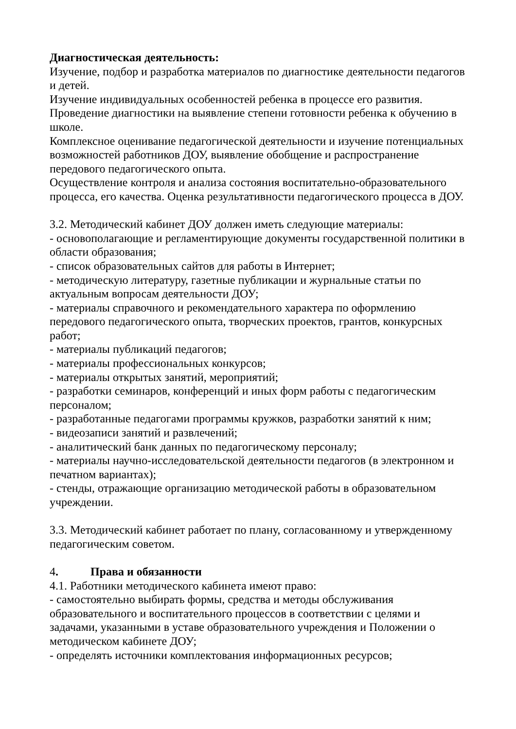Диагностическая деятельность:
Изучение, подбор и разработка материалов по диагностике деятельности педагогов и детей.
Изучение индивидуальных особенностей ребенка в процессе его развития.
Проведение диагностики на выявление степени готовности ребенка к обучению в школе.
Комплексное оценивание педагогической деятельности и изучение потенциальных возможностей работников ДОУ, выявление обобщение и распространение передового педагогического опыта.
Осуществление контроля и анализа состояния воспитательно-образовательного процесса, его качества. Оценка результативности педагогического процесса в ДОУ.
3.2. Методический кабинет ДОУ должен иметь следующие материалы:
- основополагающие и регламентирующие документы государственной политики в области образования;
- список образовательных сайтов для работы в Интернет;
- методическую литературу, газетные публикации и журнальные статьи по актуальным вопросам деятельности ДОУ;
- материалы справочного и рекомендательного характера по оформлению передового педагогического опыта, творческих проектов, грантов, конкурсных работ;
- материалы публикаций педагогов;
- материалы профессиональных конкурсов;
- материалы открытых занятий, мероприятий;
- разработки семинаров, конференций и иных форм работы с педагогическим персоналом;
- разработанные педагогами программы кружков, разработки занятий к ним;
- видеозаписи занятий и развлечений;
- аналитический банк данных по педагогическому персоналу;
- материалы научно-исследовательской деятельности педагогов (в электронном и печатном вариантах);
- стенды, отражающие организацию методической работы в образовательном учреждении.
3.3. Методический кабинет работает по плану, согласованному и утвержденному педагогическим советом.
4. Права и обязанности
4.1. Работники методического кабинета имеют право:
- самостоятельно выбирать формы, средства и методы обслуживания образовательного и воспитательного процессов в соответствии с целями и задачами, указанными в уставе образовательного учреждения и Положении о методическом кабинете ДОУ;
- определять источники комплектования информационных ресурсов;